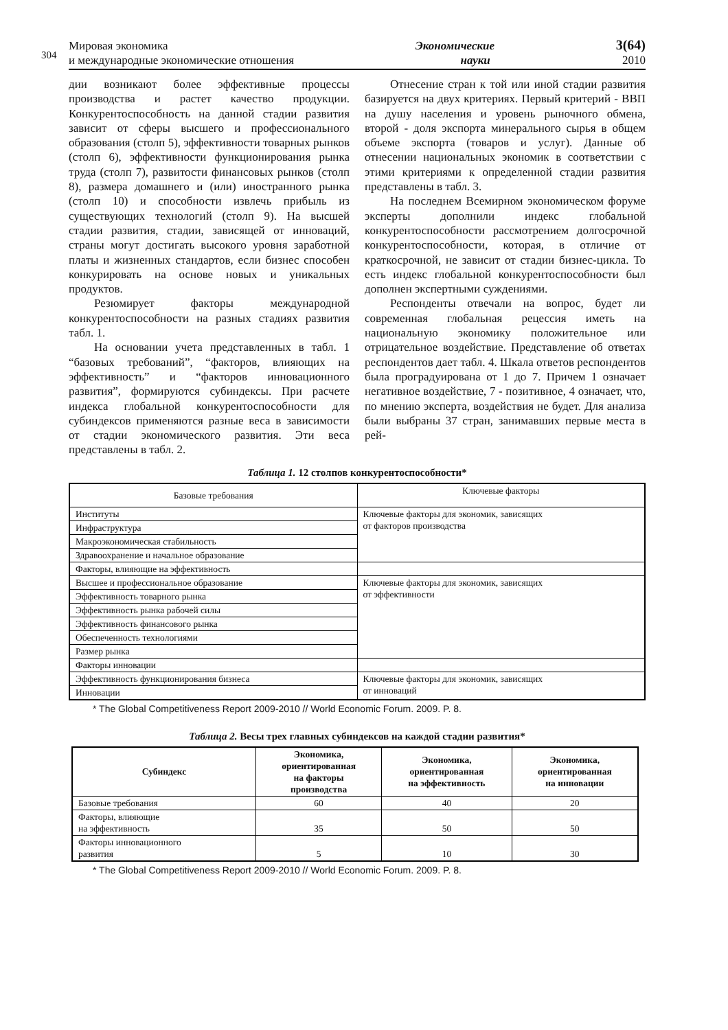304
Мировая экономика
и международные экономические отношения
Экономические
науки
3(64)
2010
дии возникают более эффективные процессы производства и растет качество продукции. Конкурентоспособность на данной стадии развития зависит от сферы высшего и профессионального образования (столп 5), эффективности товарных рынков (столп 6), эффективности функционирования рынка труда (столп 7), развитости финансовых рынков (столп 8), размера домашнего и (или) иностранного рынка (столп 10) и способности извлечь прибыль из существующих технологий (столп 9). На высшей стадии развития, стадии, зависящей от инноваций, страны могут достигать высокого уровня заработной платы и жизненных стандартов, если бизнес способен конкурировать на основе новых и уникальных продуктов.
Резюмирует факторы международной конкурентоспособности на разных стадиях развития табл. 1.
На основании учета представленных в табл. 1 “базовых требований”, “факторов, влияющих на эффективность” и “факторов инновационного развития”, формируются субиндексы. При расчете индекса глобальной конкурентоспособности для субиндексов применяются разные веса в зависимости от стадии экономического развития. Эти веса представлены в табл. 2.
Отнесение стран к той или иной стадии развития базируется на двух критериях. Первый критерий - ВВП на душу населения и уровень рыночного обмена, второй - доля экспорта минерального сырья в общем объеме экспорта (товаров и услуг). Данные об отнесении национальных экономик в соответствии с этими критериями к определенной стадии развития представлены в табл. 3.
На последнем Всемирном экономическом форуме эксперты дополнили индекс глобальной конкурентоспособности рассмотрением долгосрочной конкурентоспособности, которая, в отличие от краткосрочной, не зависит от стадии бизнес-цикла. То есть индекс глобальной конкурентоспособности был дополнен экспертными суждениями.
Респонденты отвечали на вопрос, будет ли современная глобальная рецессия иметь на национальную экономику положительное или отрицательное воздействие. Представление об ответах респондентов дает табл. 4. Шкала ответов респондентов была проградуирована от 1 до 7. Причем 1 означает негативное воздействие, 7 - позитивное, 4 означает, что, по мнению эксперта, воздействия не будет. Для анализа были выбраны 37 стран, занимавших первые места в рей-
Таблица 1. 12 столпов конкурентоспособности*
| Базовые требования | Ключевые факторы |
| --- | --- |
| Институты | Ключевые факторы для экономик, зависящих от факторов производства |
| Инфраструктура | |
| Макроэкономическая стабильность | |
| Здравоохранение и начальное образование | |
| Факторы, влияющие на эффективность | |
| Высшее и профессиональное образование | Ключевые факторы для экономик, зависящих от эффективности |
| Эффективность товарного рынка | |
| Эффективность рынка рабочей силы | |
| Эффективность финансового рынка | |
| Обеспеченность технологиями | |
| Размер рынка | |
| Факторы инновации | |
| Эффективность функционирования бизнеса | Ключевые факторы для экономик, зависящих от инноваций |
| Инновации | |
* The Global Competitiveness Report 2009-2010 // World Economic Forum. 2009. P. 8.
Таблица 2. Весы трех главных субиндексов на каждой стадии развития*
| Субиндекс | Экономика, ориентированная на факторы производства | Экономика, ориентированная на эффективность | Экономика, ориентированная на инновации |
| --- | --- | --- | --- |
| Базовые требования | 60 | 40 | 20 |
| Факторы, влияющие на эффективность | 35 | 50 | 50 |
| Факторы инновационного развития | 5 | 10 | 30 |
* The Global Competitiveness Report 2009-2010 // World Economic Forum. 2009. P. 8.